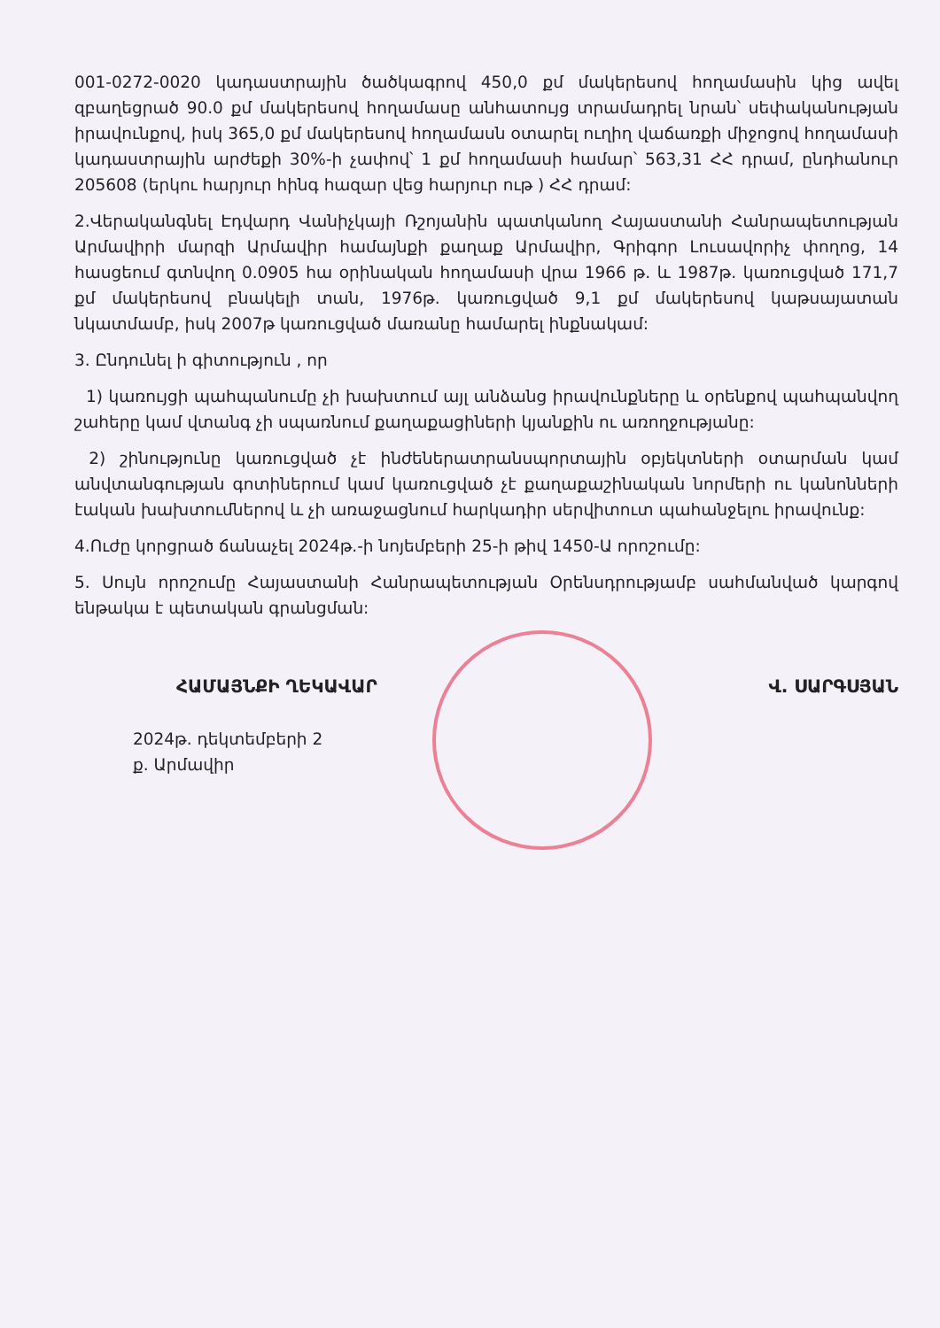001-0272-0020 կադաստրային ծածկագրով 450,0 քմ մակերեսով հողամասին կից ավել զբաղեցրած 90.0 քմ մակերեսով հողամասը անհատույց տրամադրել նրան՝ սեփականության իրավունքով, իսկ 365,0 քմ մակերեսով հողամասն օտարել ուղիղ վաճառքի միջոցով հողամասի կադաստրային արժեքի 30%-ի չափով՝ 1 քմ հողամասի համար՝ 563,31 ՀՀ դրամ, ընդհանուր 205608 (երկու հարյուր հինգ հազար վեց հարյուր ութ ) ՀՀ դրամ:
2.Վերականգնել Էդվարդ Վանիչկայի Ռշոյանին պատկանող Հայաստանի Հանրապետության Արմավիրի մարզի Արմավիր համայնքի քաղաք Արմավիր, Գրիգոր Լուսավորիչ փողոց, 14 հասցեում գտնվող 0.0905 հա օրինական հողամասի վրա 1966 թ. և 1987թ. կառուցված 171,7 քմ մակերեսով բնակելի տան, 1976թ. կառուցված 9,1 քմ մակերեսով կաթսայատան նկատմամբ, իսկ 2007թ կառուցված մառանը համարել ինքնակամ:
3. Ընդունել ի գիտություն , որ
1) կառույցի պահպանումը չի խախտում այլ անձանց իրավունքները և օրենքով պահպանվող շահերը կամ վտանգ չի սպառնում քաղաքացիների կյանքին ու առողջությանը:
2) շինությունը կառուցված չէ ինժեներատրանսպորտային օբյեկտների օտարման կամ անվտանգության գոտիներում կամ կառուցված չէ քաղաքաշինական նորմերի ու կանոնների էական խախտումներով և չի առաջացնում հարկադիր սերվիտուտ պահանջելու իրավունք:
4.Ուժը կորցրած ճանաչել 2024թ.-ի նոյեմբերի 25-ի թիվ 1450-Ա որոշումը:
5. Սույն որոշումը Հայաստանի Հանրապետության Օրենսդրությամբ սահմանված կարգով ենթակա է պետական գրանցման:
ՀԱՄԱՅՆՔԻ ՂԵԿԱՎԱՐ Վ. ՍԱՐԳՍՅԱՆ
2024թ. դեկտեմբերի 2
ք. Արմավիր